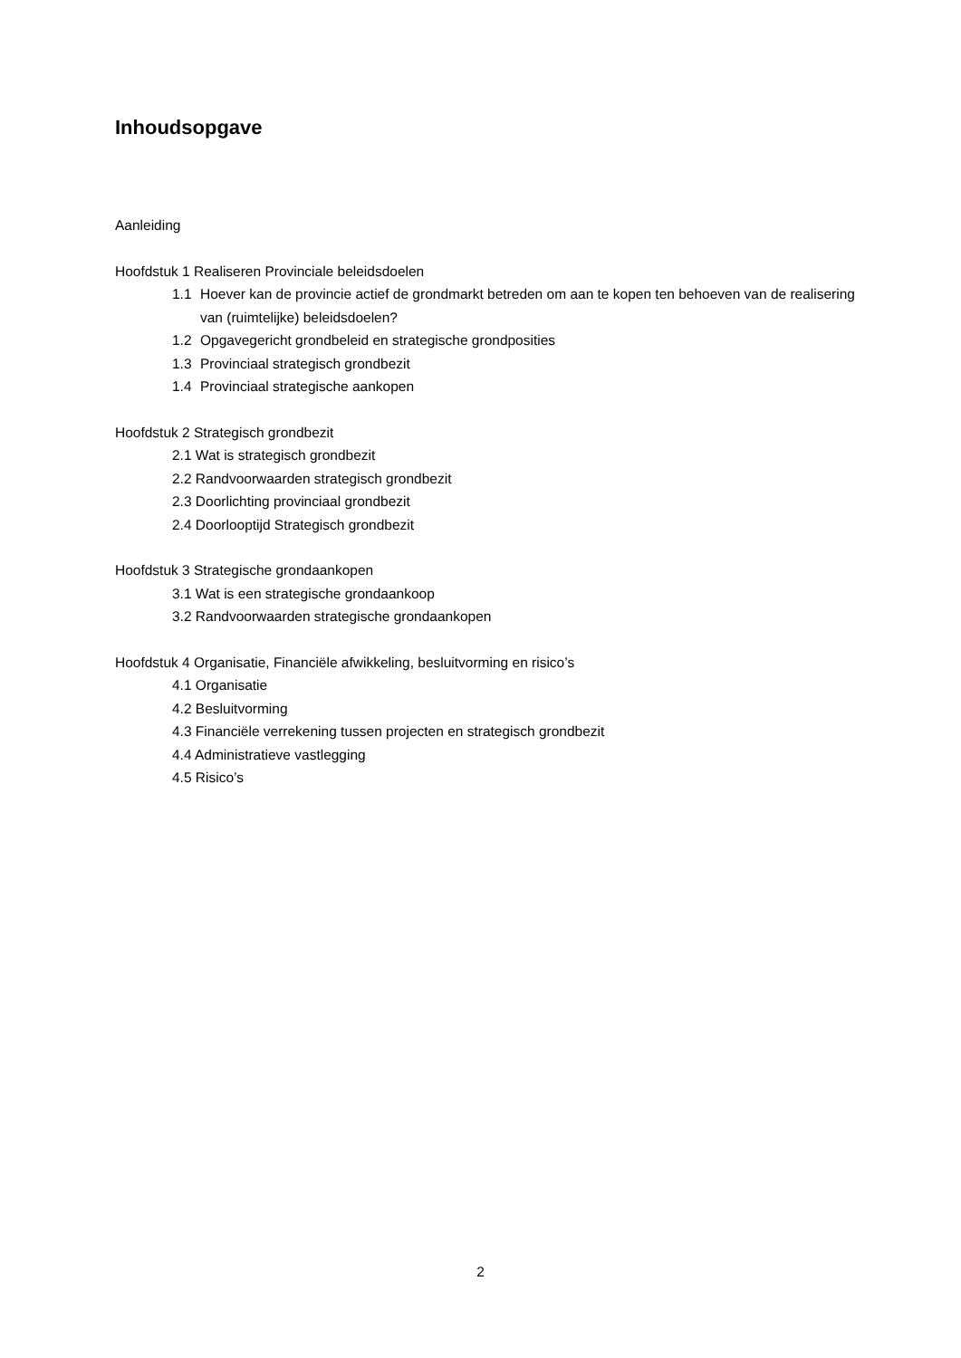Inhoudsopgave
Aanleiding
Hoofdstuk 1 Realiseren Provinciale beleidsdoelen
1.1 Hoever kan de provincie actief de grondmarkt betreden om aan te kopen ten behoeven van de realisering van (ruimtelijke) beleidsdoelen?
1.2 Opgavegericht grondbeleid en strategische grondposities
1.3 Provinciaal strategisch grondbezit
1.4 Provinciaal strategische aankopen
Hoofdstuk 2 Strategisch grondbezit
2.1 Wat is strategisch grondbezit
2.2 Randvoorwaarden strategisch grondbezit
2.3 Doorlichting provinciaal grondbezit
2.4 Doorlooptijd Strategisch grondbezit
Hoofdstuk 3 Strategische grondaankopen
3.1 Wat is een strategische grondaankoop
3.2 Randvoorwaarden strategische grondaankopen
Hoofdstuk 4 Organisatie, Financiële afwikkeling, besluitvorming en risico’s
4.1 Organisatie
4.2 Besluitvorming
4.3 Financiële verrekening tussen projecten en strategisch grondbezit
4.4 Administratieve vastlegging
4.5 Risico’s
2